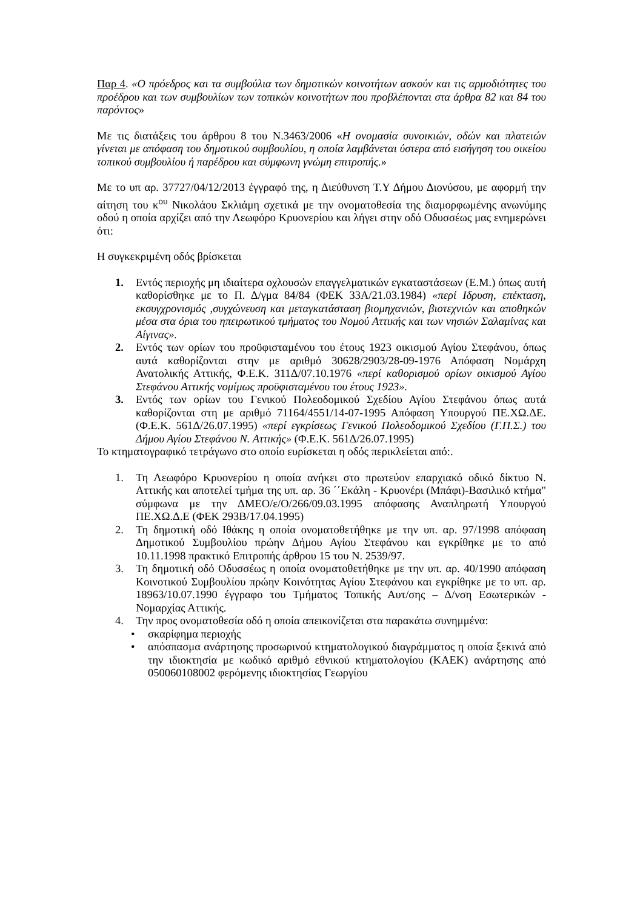Παρ 4. «Ο πρόεδρος και τα συμβούλια των δημοτικών κοινοτήτων ασκούν και τις αρμοδιότητες του προέδρου και των συμβουλίων των τοπικών κοινοτήτων που προβλέπονται στα άρθρα 82 και 84 του παρόντος»
Με τις διατάξεις του άρθρου 8 του Ν.3463/2006 «Η ονομασία συνοικιών, οδών και πλατειών γίνεται με απόφαση του δημοτικού συμβουλίου, η οποία λαμβάνεται ύστερα από εισήγηση του οικείου τοπικού συμβουλίου ή παρέδρου και σύμφωνη γνώμη επιτροπής.»
Με το υπ αρ. 37727/04/12/2013 έγγραφό της, η Διεύθυνση Τ.Υ Δήμου Διονύσου, με αφορμή την αίτηση του κ<sup>ου</sup> Νικολάου Σκλιάμη σχετικά με την ονοματοθεσία της διαμορφωμένης ανωνύμης οδού η οποία αρχίζει από την Λεωφόρο Κρυονερίου και λήγει στην οδό Οδυσσέως μας ενημερώνει ότι:
Η συγκεκριμένη οδός βρίσκεται
1. Εντός περιοχής μη ιδιαίτερα οχλουσών επαγγελματικών εγκαταστάσεων (Ε.Μ.) όπως αυτή καθορίσθηκε με το Π. Δ/γμα 84/84 (ΦΕΚ 33Α/21.03.1984) «περί Ιδρυση, επέκταση, εκσυγχρονισμός ,συγχώνευση και μεταγκατάσταση βιομηχανιών, βιοτεχνιών και αποθηκών μέσα στα όρια του ηπειρωτικού τμήματος του Νομού Αττικής και των νησιών Σαλαμίνας και Αίγινας».
2. Εντός των ορίων του προϋφισταμένου του έτους 1923 οικισμού Αγίου Στεφάνου, όπως αυτά καθορίζονται στην με αριθμό 30628/2903/28-09-1976 Απόφαση Νομάρχη Ανατολικής Αττικής, Φ.Ε.Κ. 311Δ/07.10.1976 «περί καθορισμού ορίων οικισμού Αγίου Στεφάνου Αττικής νομίμως προϋφισταμένου του έτους 1923».
3. Εντός των ορίων του Γενικού Πολεοδομικού Σχεδίου Αγίου Στεφάνου όπως αυτά καθορίζονται στη με αριθμό 71164/4551/14-07-1995 Απόφαση Υπουργού ΠΕ.ΧΩ.ΔΕ.(Φ.Ε.Κ. 561Δ/26.07.1995) «περί εγκρίσεως Γενικού Πολεοδομικού Σχεδίου (Γ.Π.Σ.) του Δήμου Αγίου Στεφάνου Ν. Αττικής» (Φ.Ε.Κ. 561Δ/26.07.1995)
Το κτηματογραφικό τετράγωνο στο οποίο ευρίσκεται η οδός περικλείεται από:.
1. Τη Λεωφόρο Κρυονερίου η οποία ανήκει στο πρωτεύον επαρχιακό οδικό δίκτυο Ν. Αττικής και αποτελεί τμήμα της υπ. αρ. 36 ΄΄Εκάλη - Κρυονέρι (Μπάφι)-Βασιλικό κτήμα" σύμφωνα με την ΔΜΕΟ/ε/Ο/266/09.03.1995 απόφασης Αναπληρωτή Υπουργού ΠΕ.ΧΩ.Δ.Ε (ΦΕΚ 293Β/17.04.1995)
2. Τη δημοτική οδό Ιθάκης η οποία ονοματοθετήθηκε με την υπ. αρ. 97/1998 απόφαση Δημοτικού Συμβουλίου πρώην Δήμου Αγίου Στεφάνου και εγκρίθηκε με το από 10.11.1998 πρακτικό Επιτροπής άρθρου 15 του Ν. 2539/97.
3. Τη δημοτική οδό Οδυσσέως η οποία ονοματοθετήθηκε με την υπ. αρ. 40/1990 απόφαση Κοινοτικού Συμβουλίου πρώην Κοινότητας Αγίου Στεφάνου και εγκρίθηκε με το υπ. αρ. 18963/10.07.1990 έγγραφο του Τμήματος Τοπικής Αυτ/σης – Δ/νση Εσωτερικών - Νομαρχίας Αττικής.
4. Την προς ονοματοθεσία οδό η οποία απεικονίζεται στα παρακάτω συνημμένα:
• σκαρίφημα περιοχής
• απόσπασμα ανάρτησης προσωρινού κτηματολογικού διαγράμματος η οποία ξεκινά από την ιδιοκτησία με κωδικό αριθμό εθνικού κτηματολογίου (ΚΑΕΚ) ανάρτησης από 050060108002 φερόμενης ιδιοκτησίας Γεωργίου